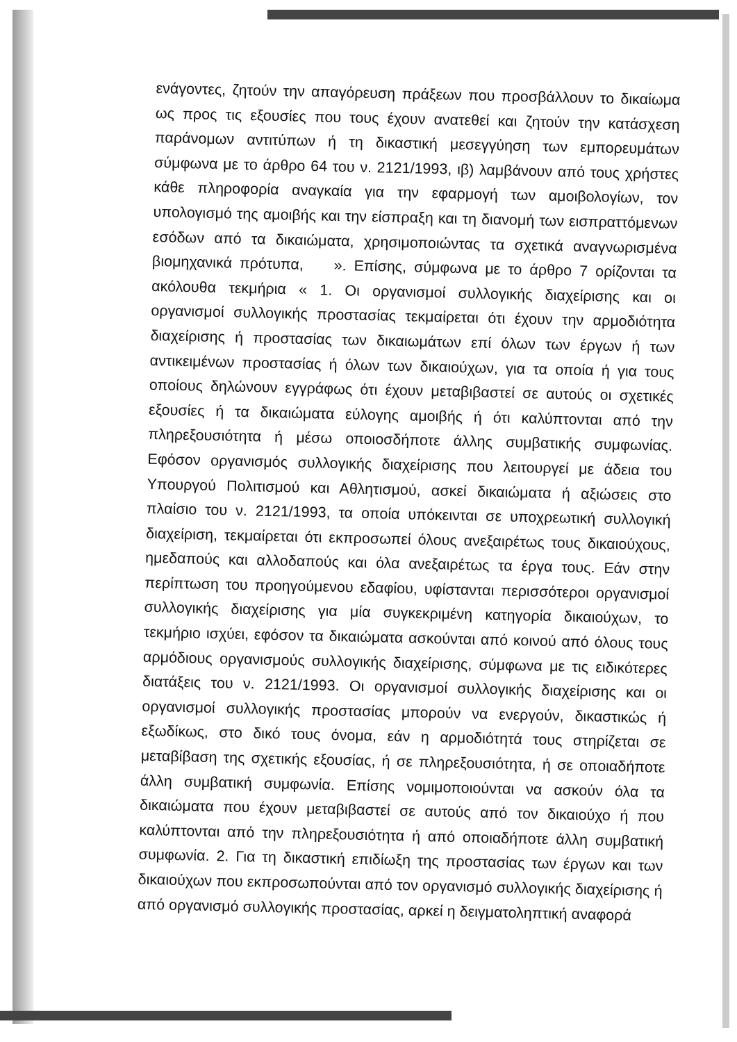ενάγοντες, ζητούν την απαγόρευση πράξεων που προσβάλλουν το δικαίωμα ως προς τις εξουσίες που τους έχουν ανατεθεί και ζητούν την κατάσχεση παράνομων αντιτύπων ή τη δικαστική μεσεγγύηση των εμπορευμάτων σύμφωνα με το άρθρο 64 του ν. 2121/1993, ιβ) λαμβάνουν από τους χρήστες κάθε πληροφορία αναγκαία για την εφαρμογή των αμοιβολογίων, τον υπολογισμό της αμοιβής και την είσπραξη και τη διανομή των εισπραττόμενων εσόδων από τα δικαιώματα, χρησιμοποιώντας τα σχετικά αναγνωρισμένα βιομηχανικά πρότυπα, ». Επίσης, σύμφωνα με το άρθρο 7 ορίζονται τα ακόλουθα τεκμήρια « 1. Οι οργανισμοί συλλογικής διαχείρισης και οι οργανισμοί συλλογικής προστασίας τεκμαίρεται ότι έχουν την αρμοδιότητα διαχείρισης ή προστασίας των δικαιωμάτων επί όλων των έργων ή των αντικειμένων προστασίας ή όλων των δικαιούχων, για τα οποία ή για τους οποίους δηλώνουν εγγράφως ότι έχουν μεταβιβαστεί σε αυτούς οι σχετικές εξουσίες ή τα δικαιώματα εύλογης αμοιβής ή ότι καλύπτονται από την πληρεξουσιότητα ή μέσω οποιοσδήποτε άλλης συμβατικής συμφωνίας. Εφόσον οργανισμός συλλογικής διαχείρισης που λειτουργεί με άδεια του Υπουργού Πολιτισμού και Αθλητισμού, ασκεί δικαιώματα ή αξιώσεις στο πλαίσιο του ν. 2121/1993, τα οποία υπόκεινται σε υποχρεωτική συλλογική διαχείριση, τεκμαίρεται ότι εκπροσωπεί όλους ανεξαιρέτως τους δικαιούχους, ημεδαπούς και αλλοδαπούς και όλα ανεξαιρέτως τα έργα τους. Εάν στην περίπτωση του προηγούμενου εδαφίου, υφίστανται περισσότεροι οργανισμοί συλλογικής διαχείρισης για μία συγκεκριμένη κατηγορία δικαιούχων, το τεκμήριο ισχύει, εφόσον τα δικαιώματα ασκούνται από κοινού από όλους τους αρμόδιους οργανισμούς συλλογικής διαχείρισης, σύμφωνα με τις ειδικότερες διατάξεις του ν. 2121/1993. Οι οργανισμοί συλλογικής διαχείρισης και οι οργανισμοί συλλογικής προστασίας μπορούν να ενεργούν, δικαστικώς ή εξωδίκως, στο δικό τους όνομα, εάν η αρμοδιότητά τους στηρίζεται σε μεταβίβαση της σχετικής εξουσίας, ή σε πληρεξουσιότητα, ή σε οποιαδήποτε άλλη συμβατική συμφωνία. Επίσης νομιμοποιούνται να ασκούν όλα τα δικαιώματα που έχουν μεταβιβαστεί σε αυτούς από τον δικαιούχο ή που καλύπτονται από την πληρεξουσιότητα ή από οποιαδήποτε άλλη συμβατική συμφωνία. 2. Για τη δικαστική επιδίωξη της προστασίας των έργων και των δικαιούχων που εκπροσωπούνται από τον οργανισμό συλλογικής διαχείρισης ή από οργανισμό συλλογικής προστασίας, αρκεί η δειγματοληπτική αναφορά